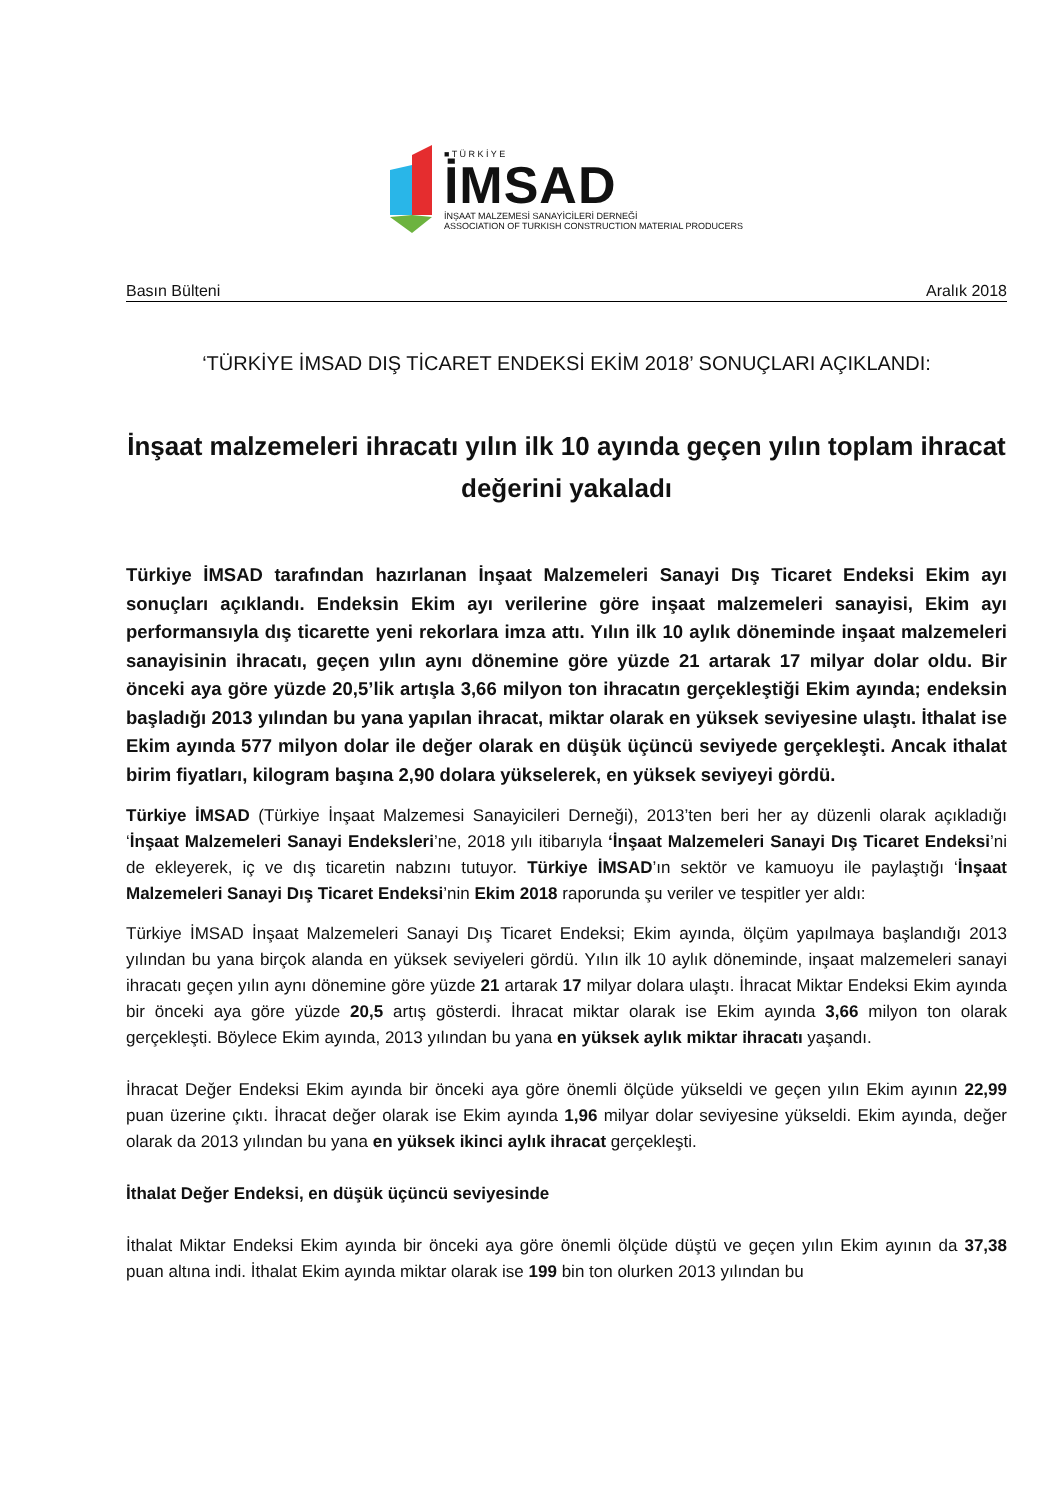■ T Ü R K İ Y E
İMSAD
İNŞAAT MALZEMESİ SANAYİCİLERİ DERNEĞİ
ASSOCIATION OF TURKISH CONSTRUCTION MATERIAL PRODUCERS
Basın Bülteni Aralık 2018
‘TÜRKİYE İMSAD DIŞ TİCARET ENDEKSİ EKİM 2018’ SONUÇLARI AÇIKLANDI:
İnşaat malzemeleri ihracatı yılın ilk 10 ayında geçen yılın toplam ihracat değerini yakaladı
Türkiye İMSAD tarafından hazırlanan İnşaat Malzemeleri Sanayi Dış Ticaret Endeksi Ekim ayı sonuçları açıklandı. Endeksin Ekim ayı verilerine göre inşaat malzemeleri sanayisi, Ekim ayı performansıyla dış ticarette yeni rekorlara imza attı. Yılın ilk 10 aylık döneminde inşaat malzemeleri sanayisinin ihracatı, geçen yılın aynı dönemine göre yüzde 21 artarak 17 milyar dolar oldu. Bir önceki aya göre yüzde 20,5’lik artışla 3,66 milyon ton ihracatın gerçekleştiği Ekim ayında; endeksin başladığı 2013 yılından bu yana yapılan ihracat, miktar olarak en yüksek seviyesine ulaştı. İthalat ise Ekim ayında 577 milyon dolar ile değer olarak en düşük üçüncü seviyede gerçekleşti. Ancak ithalat birim fiyatları, kilogram başına 2,90 dolara yükselerek, en yüksek seviyeyi gördü.
Türkiye İMSAD (Türkiye İnşaat Malzemesi Sanayicileri Derneği), 2013’ten beri her ay düzenli olarak açıkladığı ‘İnşaat Malzemeleri Sanayi Endeksleri’ne, 2018 yılı itibarıyla ‘İnşaat Malzemeleri Sanayi Dış Ticaret Endeksi’ni de ekleyerek, iç ve dış ticaretin nabzını tutuyor. Türkiye İMSAD’ın sektör ve kamuoyu ile paylaştığı ‘İnşaat Malzemeleri Sanayi Dış Ticaret Endeksi’nin Ekim 2018 raporunda şu veriler ve tespitler yer aldı:
Türkiye İMSAD İnşaat Malzemeleri Sanayi Dış Ticaret Endeksi; Ekim ayında, ölçüm yapılmaya başlandığı 2013 yılından bu yana birçok alanda en yüksek seviyeleri gördü. Yılın ilk 10 aylık döneminde, inşaat malzemeleri sanayi ihracatı geçen yılın aynı dönemine göre yüzde 21 artarak 17 milyar dolara ulaştı. İhracat Miktar Endeksi Ekim ayında bir önceki aya göre yüzde 20,5 artış gösterdi. İhracat miktar olarak ise Ekim ayında 3,66 milyon ton olarak gerçekleşti. Böylece Ekim ayında, 2013 yılından bu yana en yüksek aylık miktar ihracatı yaşandı.
İhracat Değer Endeksi Ekim ayında bir önceki aya göre önemli ölçüde yükseldi ve geçen yılın Ekim ayının 22,99 puan üzerine çıktı. İhracat değer olarak ise Ekim ayında 1,96 milyar dolar seviyesine yükseldi. Ekim ayında, değer olarak da 2013 yılından bu yana en yüksek ikinci aylık ihracat gerçekleşti.
İthalat Değer Endeksi, en düşük üçüncü seviyesinde
İthalat Miktar Endeksi Ekim ayında bir önceki aya göre önemli ölçüde düştü ve geçen yılın Ekim ayının da 37,38 puan altına indi. İthalat Ekim ayında miktar olarak ise 199 bin ton olurken 2013 yılından bu